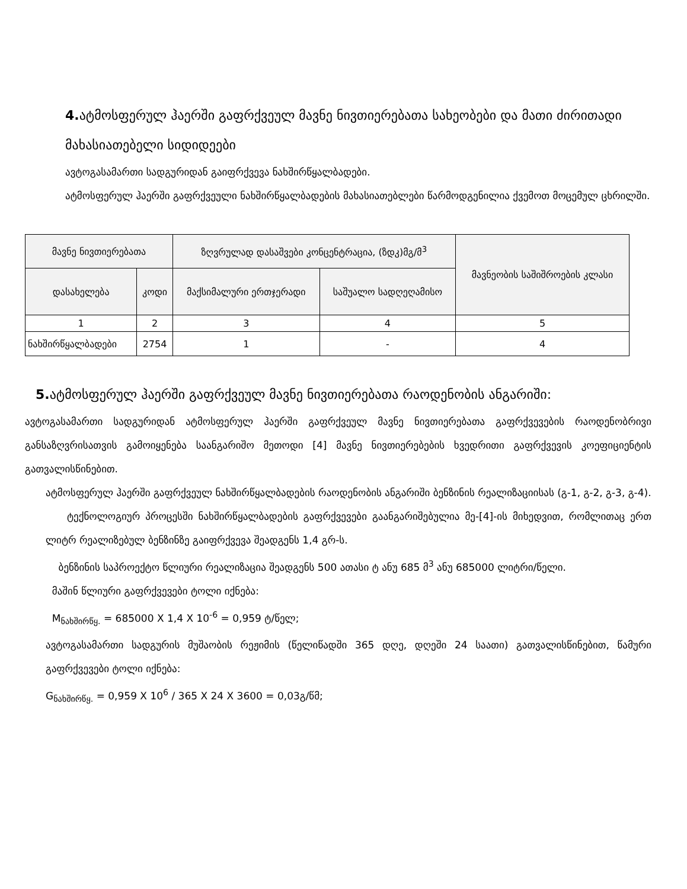4. ატმოსფერულ ჰაერში გაფრქვეულ მავნე ნივთიერებათა სახეობები და მათი ძირითადი მახასიათებელი სიდიდეები
ავტოგასამართი სადგურიდან გაიფრქვევა ნახშირწყალბადები.
ატმოსფერულ ჰაერში გაფრქვეული ნახშირწყალბადების მახასიათებლები წარმოდგენილია ქვემოთ მოცემულ ცხრილში.
| მავნე ნივთიერებათა | | ზღვრულად დასაშვები კონცენტრაცია, (ზდკ)მგ/მ<sup>3</sup> | | მავნეობის საშიშროების კლასი |
| --- | --- | --- | --- | --- |
| დასახელება | კოდი | მაქსიმალური ერთჯერადი | საშუალო სადღეღამისო | |
| 1 | 2 | 3 | 4 | 5 |
| ნახშირწყალბადები | 2754 | 1 | - | 4 |
5. ატმოსფერულ ჰაერში გაფრქვეულ მავნე ნივთიერებათა რაოდენობის ანგარიში:
ავტოგასამართი სადგურიდან ატმოსფერულ ჰაერში გაფრქვეულ მავნე ნივთიერებათა გაფრქვევების რაოდენობრივი განსაზღვრისათვის გამოიყენება საანგარიშო მეთოდი [4] მავნე ნივთიერებების ხვედრითი გაფრქვევის კოეფიციენტის გათვალისწინებით.
ატმოსფერულ ჰაერში გაფრქვეულ ნახშირწყალბადების რაოდენობის ანგარიში ბენზინის რეალიზაციისას (გ-1, გ-2, გ-3, გ-4).
ტექნოლოგიურ პროცესში ნახშირწყალბადების გაფრქვევები გაანგარიშებულია მე-[4]-ის მიხედვით, რომლითაც ერთ ლიტრ რეალიზებულ ბენზინზე გაიფრქვევა შეადგენს 1,4 გრ-ს.
ბენზინის საპროექტო წლიური რეალიზაცია შეადგენს 500 ათასი ტ ანუ 685 მ<sup>3</sup> ანუ 685000 ლიტრი/წელი.
მაშინ წლიური გაფრქვევები ტოლი იქნება:
M<sub>ნახშირწყ.</sub> = 685000 X 1,4 X 10<sup>-6</sup> = 0,959 ტ/წელ;
ავტოგასამართი სადგურის მუშაობის რეჟიმის (წელიწადში 365 დღე, დღეში 24 საათი) გათვალისწინებით, წამური გაფრქვევები ტოლი იქნება:
G<sub>ნახშირწყ.</sub> = 0,959 X 10<sup>6</sup> / 365 X 24 X 3600 = 0,03გ/წმ;